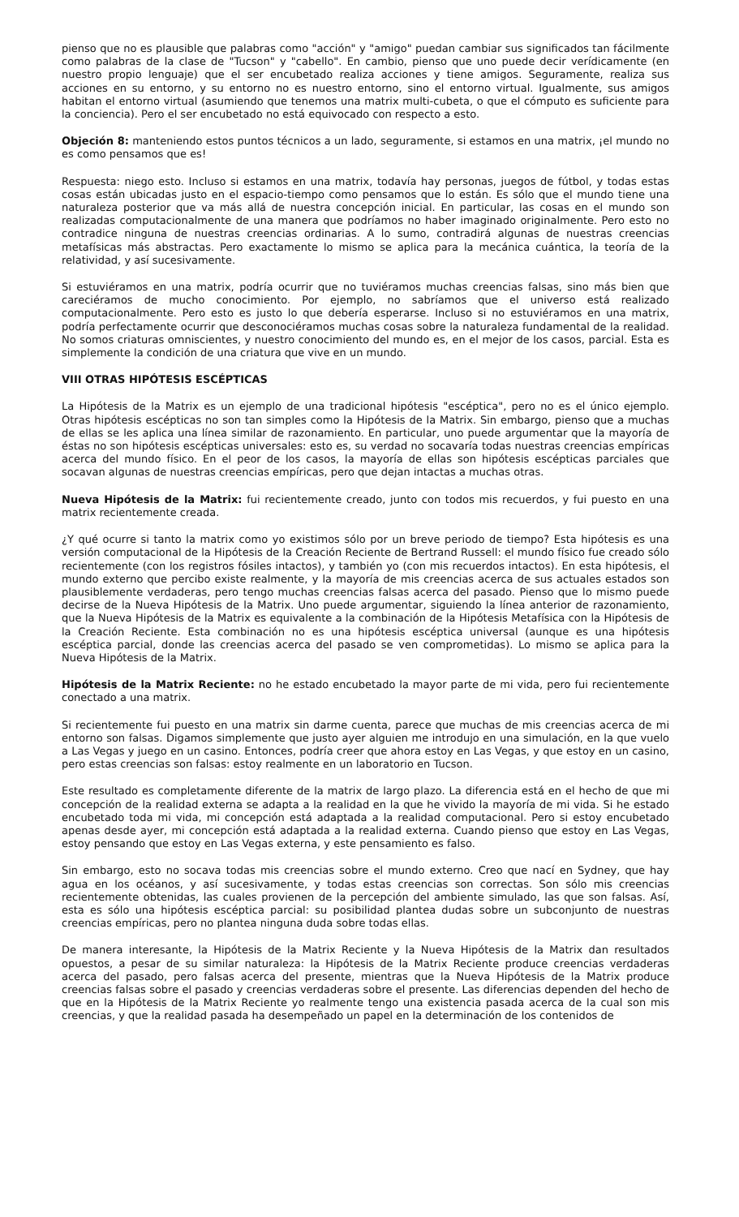pienso que no es plausible que palabras como "acción" y "amigo" puedan cambiar sus significados tan fácilmente como palabras de la clase de "Tucson" y "cabello". En cambio, pienso que uno puede decir verídicamente (en nuestro propio lenguaje) que el ser encubetado realiza acciones y tiene amigos. Seguramente, realiza sus acciones en su entorno, y su entorno no es nuestro entorno, sino el entorno virtual. Igualmente, sus amigos habitan el entorno virtual (asumiendo que tenemos una matrix multi-cubeta, o que el cómputo es suficiente para la conciencia). Pero el ser encubetado no está equivocado con respecto a esto.
Objeción 8: manteniendo estos puntos técnicos a un lado, seguramente, si estamos en una matrix, ¡el mundo no es como pensamos que es!
Respuesta: niego esto. Incluso si estamos en una matrix, todavía hay personas, juegos de fútbol, y todas estas cosas están ubicadas justo en el espacio-tiempo como pensamos que lo están. Es sólo que el mundo tiene una naturaleza posterior que va más allá de nuestra concepción inicial. En particular, las cosas en el mundo son realizadas computacionalmente de una manera que podríamos no haber imaginado originalmente. Pero esto no contradice ninguna de nuestras creencias ordinarias. A lo sumo, contradirá algunas de nuestras creencias metafísicas más abstractas. Pero exactamente lo mismo se aplica para la mecánica cuántica, la teoría de la relatividad, y así sucesivamente.
Si estuviéramos en una matrix, podría ocurrir que no tuviéramos muchas creencias falsas, sino más bien que careciéramos de mucho conocimiento. Por ejemplo, no sabríamos que el universo está realizado computacionalmente. Pero esto es justo lo que debería esperarse. Incluso si no estuviéramos en una matrix, podría perfectamente ocurrir que desconociéramos muchas cosas sobre la naturaleza fundamental de la realidad. No somos criaturas omniscientes, y nuestro conocimiento del mundo es, en el mejor de los casos, parcial. Esta es simplemente la condición de una criatura que vive en un mundo.
VIII OTRAS HIPÓTESIS ESCÉPTICAS
La Hipótesis de la Matrix es un ejemplo de una tradicional hipótesis "escéptica", pero no es el único ejemplo. Otras hipótesis escépticas no son tan simples como la Hipótesis de la Matrix. Sin embargo, pienso que a muchas de ellas se les aplica una línea similar de razonamiento. En particular, uno puede argumentar que la mayoría de éstas no son hipótesis escépticas universales: esto es, su verdad no socavaría todas nuestras creencias empíricas acerca del mundo físico. En el peor de los casos, la mayoría de ellas son hipótesis escépticas parciales que socavan algunas de nuestras creencias empíricas, pero que dejan intactas a muchas otras.
Nueva Hipótesis de la Matrix: fui recientemente creado, junto con todos mis recuerdos, y fui puesto en una matrix recientemente creada.
¿Y qué ocurre si tanto la matrix como yo existimos sólo por un breve periodo de tiempo? Esta hipótesis es una versión computacional de la Hipótesis de la Creación Reciente de Bertrand Russell: el mundo físico fue creado sólo recientemente (con los registros fósiles intactos), y también yo (con mis recuerdos intactos). En esta hipótesis, el mundo externo que percibo existe realmente, y la mayoría de mis creencias acerca de sus actuales estados son plausiblemente verdaderas, pero tengo muchas creencias falsas acerca del pasado. Pienso que lo mismo puede decirse de la Nueva Hipótesis de la Matrix. Uno puede argumentar, siguiendo la línea anterior de razonamiento, que la Nueva Hipótesis de la Matrix es equivalente a la combinación de la Hipótesis Metafísica con la Hipótesis de la Creación Reciente. Esta combinación no es una hipótesis escéptica universal (aunque es una hipótesis escéptica parcial, donde las creencias acerca del pasado se ven comprometidas). Lo mismo se aplica para la Nueva Hipótesis de la Matrix.
Hipótesis de la Matrix Reciente: no he estado encubetado la mayor parte de mi vida, pero fui recientemente conectado a una matrix.
Si recientemente fui puesto en una matrix sin darme cuenta, parece que muchas de mis creencias acerca de mi entorno son falsas. Digamos simplemente que justo ayer alguien me introdujo en una simulación, en la que vuelo a Las Vegas y juego en un casino. Entonces, podría creer que ahora estoy en Las Vegas, y que estoy en un casino, pero estas creencias son falsas: estoy realmente en un laboratorio en Tucson.
Este resultado es completamente diferente de la matrix de largo plazo. La diferencia está en el hecho de que mi concepción de la realidad externa se adapta a la realidad en la que he vivido la mayoría de mi vida. Si he estado encubetado toda mi vida, mi concepción está adaptada a la realidad computacional. Pero si estoy encubetado apenas desde ayer, mi concepción está adaptada a la realidad externa. Cuando pienso que estoy en Las Vegas, estoy pensando que estoy en Las Vegas externa, y este pensamiento es falso.
Sin embargo, esto no socava todas mis creencias sobre el mundo externo. Creo que nací en Sydney, que hay agua en los océanos, y así sucesivamente, y todas estas creencias son correctas. Son sólo mis creencias recientemente obtenidas, las cuales provienen de la percepción del ambiente simulado, las que son falsas. Así, esta es sólo una hipótesis escéptica parcial: su posibilidad plantea dudas sobre un subconjunto de nuestras creencias empíricas, pero no plantea ninguna duda sobre todas ellas.
De manera interesante, la Hipótesis de la Matrix Reciente y la Nueva Hipótesis de la Matrix dan resultados opuestos, a pesar de su similar naturaleza: la Hipótesis de la Matrix Reciente produce creencias verdaderas acerca del pasado, pero falsas acerca del presente, mientras que la Nueva Hipótesis de la Matrix produce creencias falsas sobre el pasado y creencias verdaderas sobre el presente. Las diferencias dependen del hecho de que en la Hipótesis de la Matrix Reciente yo realmente tengo una existencia pasada acerca de la cual son mis creencias, y que la realidad pasada ha desempeñado un papel en la determinación de los contenidos de